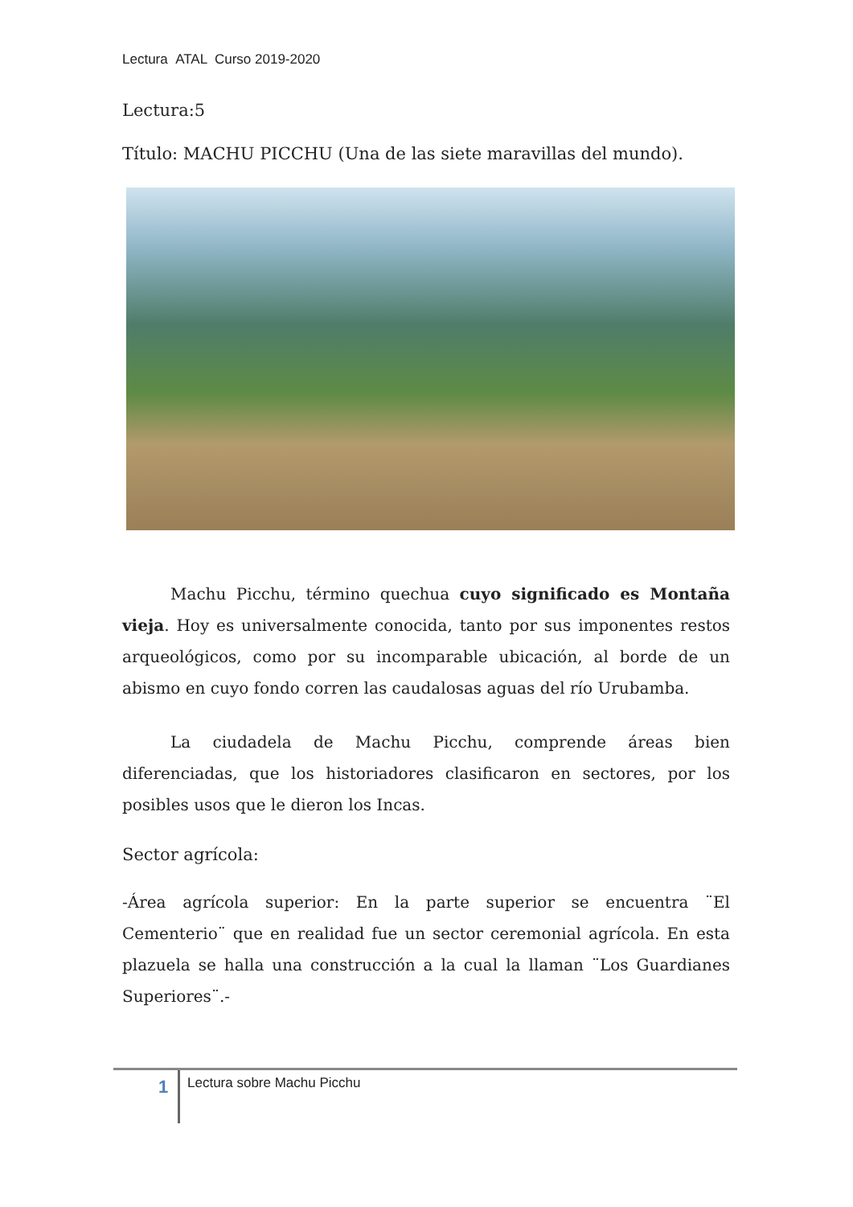Lectura ATAL Curso 2019-2020
Lectura:5
Título: MACHU PICCHU (Una de las siete maravillas del mundo).
   Machu Picchu, término quechua cuyo significado es Montaña vieja. Hoy es universalmente conocida, tanto por sus imponentes restos arqueológicos, como por su incomparable ubicación, al borde de un abismo en cuyo fondo corren las caudalosas aguas del río Urubamba.
   La ciudadela de Machu Picchu, comprende áreas bien diferenciadas, que los historiadores clasificaron en sectores, por los posibles usos que le dieron los Incas.
Sector agrícola:
-Área agrícola superior: En la parte superior se encuentra ¨El Cementerio¨ que en realidad fue un sector ceremonial agrícola. En esta plazuela se halla una construcción a la cual la llaman ¨Los Guardianes Superiores¨.-
1 Lectura sobre Machu Picchu